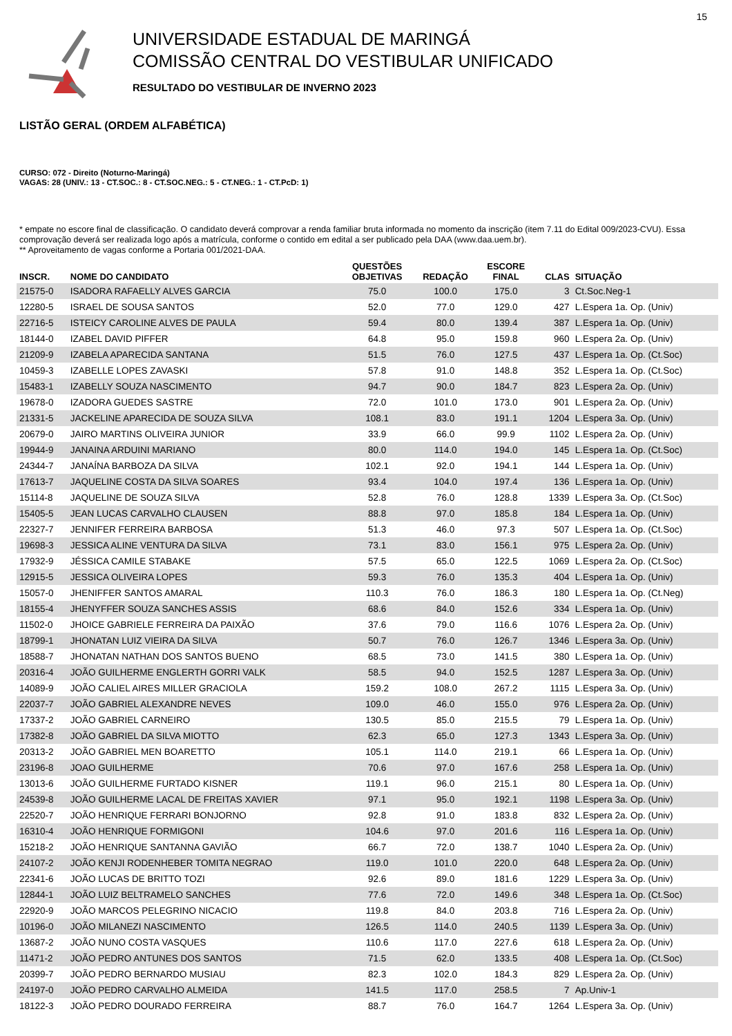15
UNIVERSIDADE ESTADUAL DE MARINGÁ
COMISSÃO CENTRAL DO VESTIBULAR UNIFICADO
RESULTADO DO VESTIBULAR DE INVERNO 2023
LISTÃO GERAL (ORDEM ALFABÉTICA)
CURSO: 072 - Direito (Noturno-Maringá)
VAGAS: 28 (UNIV.: 13 - CT.SOC.: 8 - CT.SOC.NEG.: 5 - CT.NEG.: 1 - CT.PcD: 1)
* empate no escore final de classificação. O candidato deverá comprovar a renda familiar bruta informada no momento da inscrição (item 7.11 do Edital 009/2023-CVU). Essa comprovação deverá ser realizada logo após a matrícula, conforme o contido em edital a ser publicado pela DAA (www.daa.uem.br).
** Aproveitamento de vagas conforme a Portaria 001/2021-DAA.
| INSCR. | NOME DO CANDIDATO | QUESTÕES OBJETIVAS | REDAÇÃO | ESCORE FINAL | CLAS | SITUAÇÃO |
| --- | --- | --- | --- | --- | --- | --- |
| 21575-0 | ISADORA RAFAELLY ALVES GARCIA | 75.0 | 100.0 | 175.0 | 3 | Ct.Soc.Neg-1 |
| 12280-5 | ISRAEL DE SOUSA SANTOS | 52.0 | 77.0 | 129.0 | 427 | L.Espera 1a. Op. (Univ) |
| 22716-5 | ISTEICY CAROLINE ALVES DE PAULA | 59.4 | 80.0 | 139.4 | 387 | L.Espera 1a. Op. (Univ) |
| 18144-0 | IZABEL DAVID PIFFER | 64.8 | 95.0 | 159.8 | 960 | L.Espera 2a. Op. (Univ) |
| 21209-9 | IZABELA APARECIDA SANTANA | 51.5 | 76.0 | 127.5 | 437 | L.Espera 1a. Op. (Ct.Soc) |
| 10459-3 | IZABELLE LOPES ZAVASKI | 57.8 | 91.0 | 148.8 | 352 | L.Espera 1a. Op. (Ct.Soc) |
| 15483-1 | IZABELLY SOUZA NASCIMENTO | 94.7 | 90.0 | 184.7 | 823 | L.Espera 2a. Op. (Univ) |
| 19678-0 | IZADORA GUEDES SASTRE | 72.0 | 101.0 | 173.0 | 901 | L.Espera 2a. Op. (Univ) |
| 21331-5 | JACKELINE APARECIDA DE SOUZA SILVA | 108.1 | 83.0 | 191.1 | 1204 | L.Espera 3a. Op. (Univ) |
| 20679-0 | JAIRO MARTINS OLIVEIRA JUNIOR | 33.9 | 66.0 | 99.9 | 1102 | L.Espera 2a. Op. (Univ) |
| 19944-9 | JANAINA ARDUINI MARIANO | 80.0 | 114.0 | 194.0 | 145 | L.Espera 1a. Op. (Ct.Soc) |
| 24344-7 | JANAÍNA BARBOZA DA SILVA | 102.1 | 92.0 | 194.1 | 144 | L.Espera 1a. Op. (Univ) |
| 17613-7 | JAQUELINE COSTA DA SILVA SOARES | 93.4 | 104.0 | 197.4 | 136 | L.Espera 1a. Op. (Univ) |
| 15114-8 | JAQUELINE DE SOUZA SILVA | 52.8 | 76.0 | 128.8 | 1339 | L.Espera 3a. Op. (Ct.Soc) |
| 15405-5 | JEAN LUCAS CARVALHO CLAUSEN | 88.8 | 97.0 | 185.8 | 184 | L.Espera 1a. Op. (Univ) |
| 22327-7 | JENNIFER FERREIRA BARBOSA | 51.3 | 46.0 | 97.3 | 507 | L.Espera 1a. Op. (Ct.Soc) |
| 19698-3 | JESSICA ALINE VENTURA DA SILVA | 73.1 | 83.0 | 156.1 | 975 | L.Espera 2a. Op. (Univ) |
| 17932-9 | JÉSSICA CAMILE STABAKE | 57.5 | 65.0 | 122.5 | 1069 | L.Espera 2a. Op. (Ct.Soc) |
| 12915-5 | JESSICA OLIVEIRA LOPES | 59.3 | 76.0 | 135.3 | 404 | L.Espera 1a. Op. (Univ) |
| 15057-0 | JHENIFFER SANTOS AMARAL | 110.3 | 76.0 | 186.3 | 180 | L.Espera 1a. Op. (Ct.Neg) |
| 18155-4 | JHENYFFER SOUZA SANCHES ASSIS | 68.6 | 84.0 | 152.6 | 334 | L.Espera 1a. Op. (Univ) |
| 11502-0 | JHOICE GABRIELE FERREIRA DA PAIXÃO | 37.6 | 79.0 | 116.6 | 1076 | L.Espera 2a. Op. (Univ) |
| 18799-1 | JHONATAN LUIZ VIEIRA DA SILVA | 50.7 | 76.0 | 126.7 | 1346 | L.Espera 3a. Op. (Univ) |
| 18588-7 | JHONATAN NATHAN DOS SANTOS BUENO | 68.5 | 73.0 | 141.5 | 380 | L.Espera 1a. Op. (Univ) |
| 20316-4 | JOÃO GUILHERME ENGLERTH GORRI VALK | 58.5 | 94.0 | 152.5 | 1287 | L.Espera 3a. Op. (Univ) |
| 14089-9 | JOÃO CALIEL AIRES MILLER GRACIOLA | 159.2 | 108.0 | 267.2 | 1115 | L.Espera 3a. Op. (Univ) |
| 22037-7 | JOÃO GABRIEL ALEXANDRE NEVES | 109.0 | 46.0 | 155.0 | 976 | L.Espera 2a. Op. (Univ) |
| 17337-2 | JOÃO GABRIEL CARNEIRO | 130.5 | 85.0 | 215.5 | 79 | L.Espera 1a. Op. (Univ) |
| 17382-8 | JOÃO GABRIEL DA SILVA MIOTTO | 62.3 | 65.0 | 127.3 | 1343 | L.Espera 3a. Op. (Univ) |
| 20313-2 | JOÃO GABRIEL MEN BOARETTO | 105.1 | 114.0 | 219.1 | 66 | L.Espera 1a. Op. (Univ) |
| 23196-8 | JOAO GUILHERME | 70.6 | 97.0 | 167.6 | 258 | L.Espera 1a. Op. (Univ) |
| 13013-6 | JOÃO GUILHERME FURTADO KISNER | 119.1 | 96.0 | 215.1 | 80 | L.Espera 1a. Op. (Univ) |
| 24539-8 | JOÃO GUILHERME LACAL DE FREITAS XAVIER | 97.1 | 95.0 | 192.1 | 1198 | L.Espera 3a. Op. (Univ) |
| 22520-7 | JOÃO HENRIQUE FERRARI BONJORNO | 92.8 | 91.0 | 183.8 | 832 | L.Espera 2a. Op. (Univ) |
| 16310-4 | JOÃO HENRIQUE FORMIGONI | 104.6 | 97.0 | 201.6 | 116 | L.Espera 1a. Op. (Univ) |
| 15218-2 | JOÃO HENRIQUE SANTANNA GAVIÃO | 66.7 | 72.0 | 138.7 | 1040 | L.Espera 2a. Op. (Univ) |
| 24107-2 | JOÃO KENJI RODENHEBER TOMITA NEGRAO | 119.0 | 101.0 | 220.0 | 648 | L.Espera 2a. Op. (Univ) |
| 22341-6 | JOÃO LUCAS DE BRITTO TOZI | 92.6 | 89.0 | 181.6 | 1229 | L.Espera 3a. Op. (Univ) |
| 12844-1 | JOÃO LUIZ BELTRAMELO SANCHES | 77.6 | 72.0 | 149.6 | 348 | L.Espera 1a. Op. (Ct.Soc) |
| 22920-9 | JOÃO MARCOS PELEGRINO NICACIO | 119.8 | 84.0 | 203.8 | 716 | L.Espera 2a. Op. (Univ) |
| 10196-0 | JOÃO MILANEZI NASCIMENTO | 126.5 | 114.0 | 240.5 | 1139 | L.Espera 3a. Op. (Univ) |
| 13687-2 | JOÃO NUNO COSTA VASQUES | 110.6 | 117.0 | 227.6 | 618 | L.Espera 2a. Op. (Univ) |
| 11471-2 | JOÃO PEDRO ANTUNES DOS SANTOS | 71.5 | 62.0 | 133.5 | 408 | L.Espera 1a. Op. (Ct.Soc) |
| 20399-7 | JOÃO PEDRO BERNARDO MUSIAU | 82.3 | 102.0 | 184.3 | 829 | L.Espera 2a. Op. (Univ) |
| 24197-0 | JOÃO PEDRO CARVALHO ALMEIDA | 141.5 | 117.0 | 258.5 | 7 | Ap.Univ-1 |
| 18122-3 | JOÃO PEDRO DOURADO FERREIRA | 88.7 | 76.0 | 164.7 | 1264 | L.Espera 3a. Op. (Univ) |